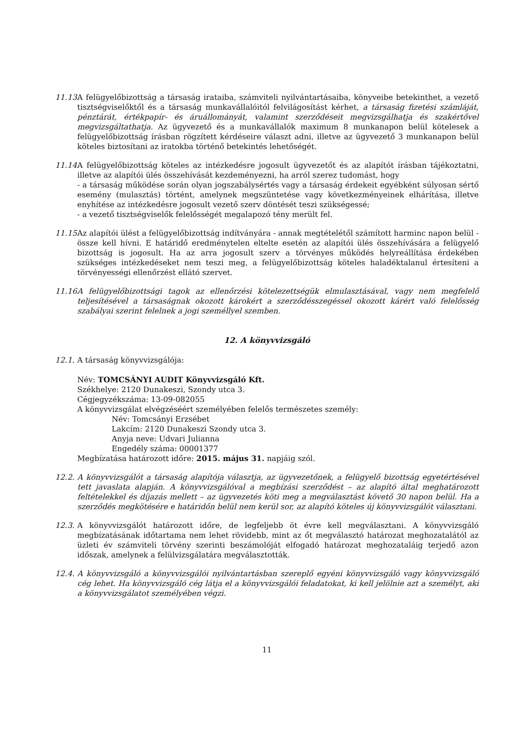11.13.
A felügyelőbizottság a társaság irataiba, számviteli nyilvántartásaiba, könyveibe betekinthet, a vezető tisztségviselőktől és a társaság munkavállalóitól felvilágosítást kérhet, a társaság fizetési számláját, pénztárát, értékpapír- és áruállományát, valamint szerződéseit megvizsgálhatja és szakértővel megvizsgáltathatja. Az ügyvezető és a munkavállalók maximum 8 munkanapon belül kötelesek a felügyelőbizottság írásban rögzített kérdéseire választ adni, illetve az ügyvezető 3 munkanapon belül köteles biztosítani az iratokba történő betekintés lehetőségét.
11.14.
A felügyelőbizottság köteles az intézkedésre jogosult ügyvezetőt és az alapítót írásban tájékoztatni, illetve az alapítói ülés összehívását kezdeményezni, ha arról szerez tudomást, hogy
- a társaság működése során olyan jogszabálysértés vagy a társaság érdekeit egyébként súlyosan sértő esemény (mulasztás) történt, amelynek megszüntetése vagy következményeinek elhárítása, illetve enyhítése az intézkedésre jogosult vezető szerv döntését teszi szükségessé;
- a vezető tisztségviselők felelősségét megalapozó tény merült fel.
11.15.
Az alapítói ülést a felügyelőbizottság indítványára - annak megtételétől számított harminc napon belül - össze kell hívni. E határidő eredménytelen eltelte esetén az alapítói ülés összehívására a felügyelő bizottság is jogosult. Ha az arra jogosult szerv a törvényes működés helyreállítása érdekében szükséges intézkedéseket nem teszi meg, a felügyelőbizottság köteles haladéktalanul értesíteni a törvényességi ellenőrzést ellátó szervet.
11.16.
A felügyelőbizottsági tagok az ellenőrzési kötelezettségük elmulasztásával, vagy nem megfelelő teljesítésével a társaságnak okozott károkért a szerződésszegéssel okozott kárért való felelősség szabályai szerint felelnek a jogi személlyel szemben.
12. A könyvvizsgáló
12.1.
A társaság könyvvizsgálója:
Név: TOMCSÁNYI AUDIT Könyvvizsgáló Kft.
Székhelye: 2120 Dunakeszi, Szondy utca 3.
Cégjegyzékszáma: 13-09-082055
A könyvvizsgálat elvégzéséért személyében felelős természetes személy:
Név: Tomcsányi Erzsébet
Lakcím: 2120 Dunakeszi Szondy utca 3.
Anyja neve: Udvari Julianna
Engedély száma: 00001377
Megbízatása határozott időre: 2015. május 31. napjáig szól.
12.2.
A könyvvizsgálót a társaság alapítója választja, az ügyvezetőnek, a felügyelő bizottság egyetértésével tett javaslata alapján. A könyvvizsgálóval a megbízási szerződést – az alapító által meghatározott feltételekkel és díjazás mellett – az ügyvezetés köti meg a megválasztást követő 30 napon belül. Ha a szerződés megkötésére e határidőn belül nem kerül sor, az alapító köteles új könyvvizsgálót választani.
12.3.
A könyvvizsgálót határozott időre, de legfeljebb öt évre kell megválasztani. A könyvvizsgáló megbízatásának időtartama nem lehet rövidebb, mint az őt megválasztó határozat meghozatalától az üzleti év számviteli törvény szerinti beszámolóját elfogadó határozat meghozataláig terjedő azon időszak, amelynek a felülvizsgálatára megválasztották.
12.4.
A könyvvizsgáló a könyvvizsgálói nyilvántartásban szereplő egyéni könyvvizsgáló vagy könyvvizsgáló cég lehet. Ha könyvvizsgáló cég látja el a könyvvizsgálói feladatokat, ki kell jelölnie azt a személyt, aki a könyvvizsgálatot személyében végzi.
11